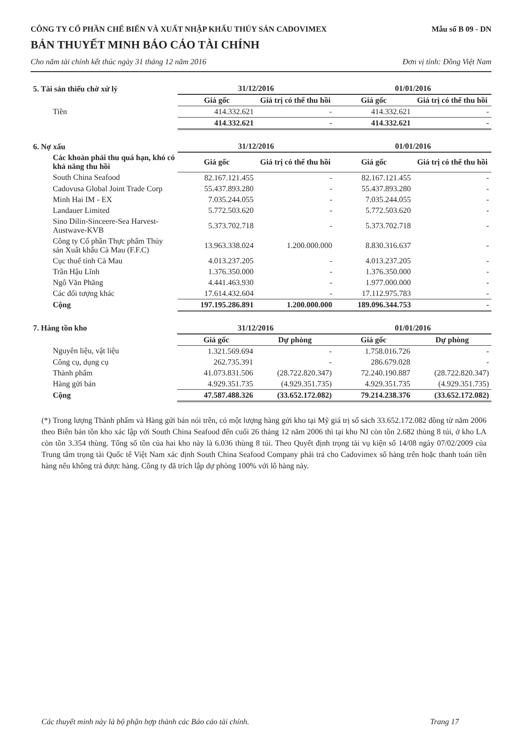CÔNG TY CỔ PHẦN CHẾ BIẾN VÀ XUẤT NHẬP KHẨU THỦY SẢN CADOVIMEX Mẫu số B 09 - DN
BẢN THUYẾT MINH BÁO CÁO TÀI CHÍNH
Cho năm tài chính kết thúc ngày 31 tháng 12 năm 2016 Đơn vị tính: Đồng Việt Nam
| 5. Tài sản thiếu chờ xử lý | 31/12/2016 | | 01/01/2016 | |
| | Giá gốc | Giá trị có thể thu hồi | Giá gốc | Giá trị có thể thu hồi |
| Tiền | 414.332.621 | - | 414.332.621 | - |
| | 414.332.621 | - | 414.332.621 | - |
| 6. Nợ xấu | 31/12/2016 | | 01/01/2016 | |
| Các khoản phải thu quá hạn, khó có khả năng thu hồi | Giá gốc | Giá trị có thể thu hồi | Giá gốc | Giá trị có thể thu hồi |
| South China Seafood | 82.167.121.455 | - | 82.167.121.455 | - |
| Cadovusa Global Joint Trade Corp | 55.437.893.280 | - | 55.437.893.280 | - |
| Minh Hai IM - EX | 7.035.244.055 | - | 7.035.244.055 | - |
| Landauer Limited | 5.772.503.620 | - | 5.772.503.620 | - |
| Sino Dilin-Sinceere-Sea Harvest-Austwave-KVB | 5.373.702.718 | - | 5.373.702.718 | - |
| Công ty Cổ phần Thực phẩm Thủy sản Xuất khẩu Cà Mau (F.F.C) | 13.963.338.024 | 1.200.000.000 | 8.830.316.637 | - |
| Cục thuế tỉnh Cà Mau | 4.013.237.205 | - | 4.013.237.205 | - |
| Trần Hậu Lĩnh | 1.376.350.000 | - | 1.376.350.000 | - |
| Ngô Văn Phăng | 4.441.463.930 | - | 1.977.000.000 | - |
| Các đối tượng khác | 17.614.432.604 | - | 17.112.975.783 | - |
| Cộng | 197.195.286.891 | 1.200.000.000 | 189.096.344.753 | - |
| 7. Hàng tồn kho | 31/12/2016 | | 01/01/2016 | |
| | Giá gốc | Dự phòng | Giá gốc | Dự phòng |
| Nguyên liệu, vật liệu | 1.321.569.694 | - | 1.758.016.726 | - |
| Công cụ, dụng cụ | 262.735.391 | - | 286.679.028 | - |
| Thành phẩm | 41.073.831.506 | (28.722.820.347) | 72.240.190.887 | (28.722.820.347) |
| Hàng gửi bán | 4.929.351.735 | (4.929.351.735) | 4.929.351.735 | (4.929.351.735) |
| Cộng | 47.587.488.326 | (33.652.172.082) | 79.214.238.376 | (33.652.172.082) |
(*) Trong lượng Thành phẩm và Hàng gửi bán nói trên, có một lượng hàng gửi kho tại Mỹ giá trị sổ sách 33.652.172.082 đồng từ năm 2006 theo Biên bản tồn kho xác lập với South China Seafood đến cuối 26 tháng 12 năm 2006 thì tại kho NJ còn tồn 2.682 thùng 8 túi, ở kho LA còn tồn 3.354 thùng. Tổng số tồn của hai kho này là 6.036 thùng 8 túi. Theo Quyết định trọng tài vụ kiện số 14/08 ngày 07/02/2009 của Trung tâm trọng tài Quốc tế Việt Nam xác định South China Seafood Company phải trả cho Cadovimex số hàng trên hoặc thanh toán tiền hàng nếu không trả được hàng. Công ty đã trích lập dự phòng 100% với lô hàng này.
Các thuyết minh này là bộ phận hợp thành các Báo cáo tài chính. Trang 17